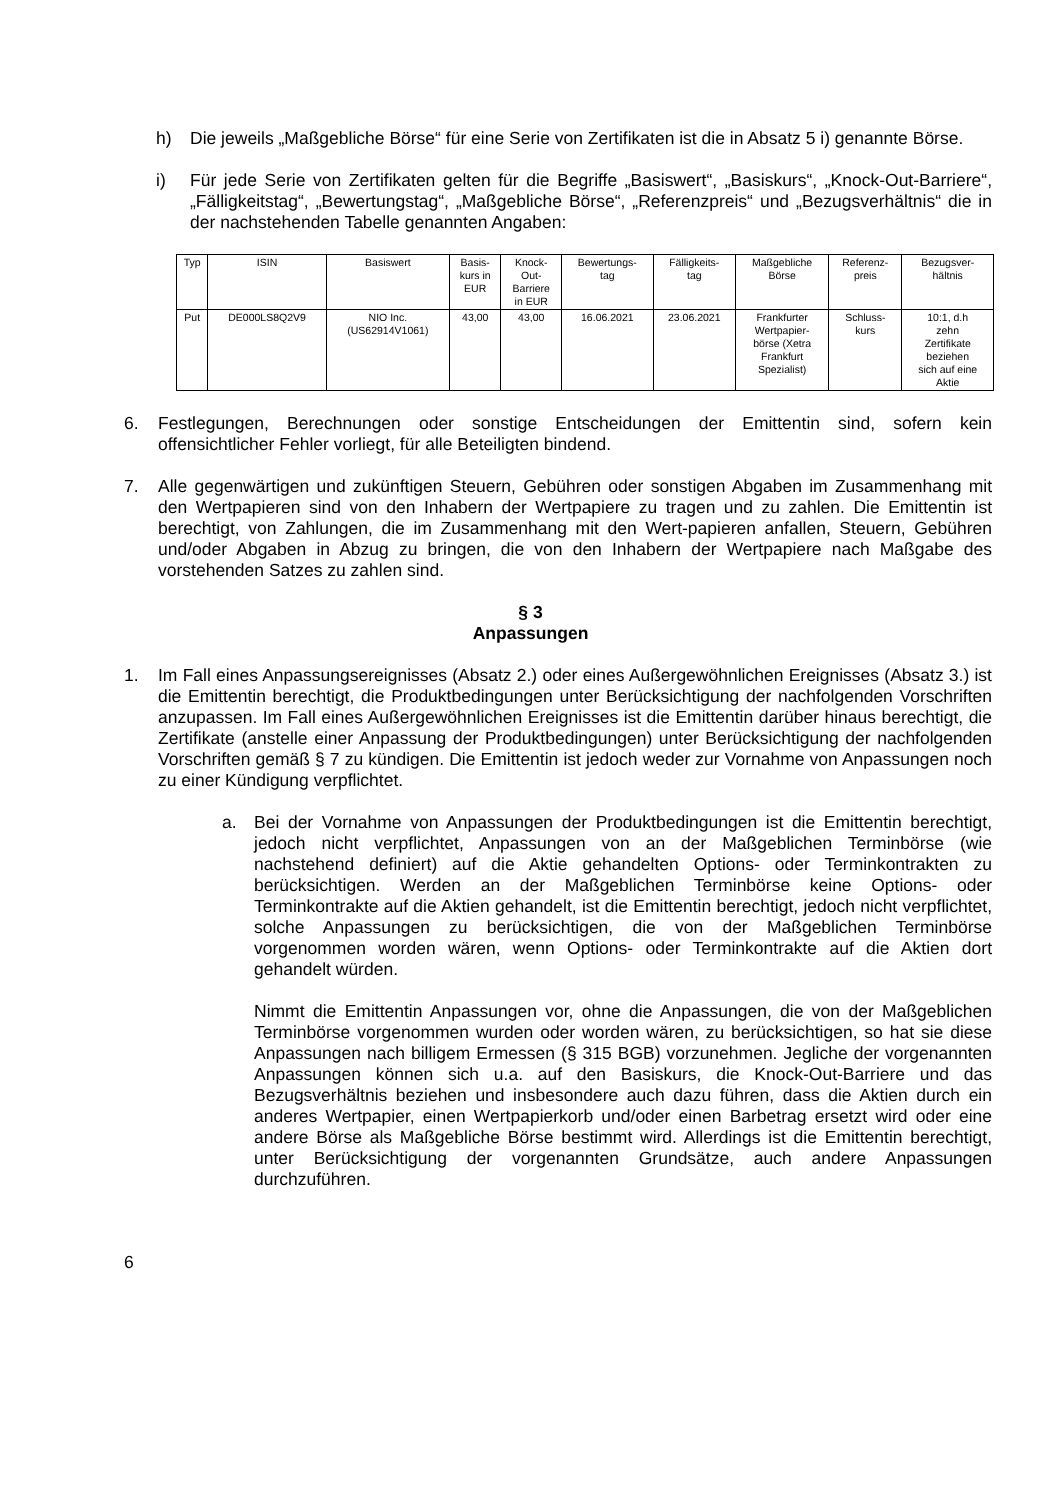h) Die jeweils „Maßgebliche Börse“ für eine Serie von Zertifikaten ist die in Absatz 5 i) genannte Börse.
i) Für jede Serie von Zertifikaten gelten für die Begriffe „Basiswert“, „Basiskurs“, „Knock-Out-Barriere“, „Fälligkeitstag“, „Bewertungstag“, „Maßgebliche Börse“, „Referenzpreis“ und „Bezugsverhältnis“ die in der nachstehenden Tabelle genannten Angaben:
| Typ | ISIN | Basiswert | Basis- kurs in EUR | Knock- Out- Barriere in EUR | Bewertungs- tag | Fälligkeits- tag | Maßgebliche Börse | Referenz- preis | Bezugsver- hältnis |
| --- | --- | --- | --- | --- | --- | --- | --- | --- | --- |
| Put | DE000LS8Q2V9 | NIO Inc. (US62914V1061) | 43,00 | 43,00 | 16.06.2021 | 23.06.2021 | Frankfurter Wertpapier- börse (Xetra Frankfurt Spezialist) | Schluss- kurs | 10:1, d.h zehn Zertifikate beziehen sich auf eine Aktie |
6. Festlegungen, Berechnungen oder sonstige Entscheidungen der Emittentin sind, sofern kein offensichtlicher Fehler vorliegt, für alle Beteiligten bindend.
7. Alle gegenwärtigen und zukünftigen Steuern, Gebühren oder sonstigen Abgaben im Zusammenhang mit den Wertpapieren sind von den Inhabern der Wertpapiere zu tragen und zu zahlen. Die Emittentin ist berechtigt, von Zahlungen, die im Zusammenhang mit den Wert-papieren anfallen, Steuern, Gebühren und/oder Abgaben in Abzug zu bringen, die von den Inhabern der Wertpapiere nach Maßgabe des vorstehenden Satzes zu zahlen sind.
§ 3
Anpassungen
1. Im Fall eines Anpassungsereignisses (Absatz 2.) oder eines Außergewöhnlichen Ereignisses (Absatz 3.) ist die Emittentin berechtigt, die Produktbedingungen unter Berücksichtigung der nachfolgenden Vorschriften anzupassen. Im Fall eines Außergewöhnlichen Ereignisses ist die Emittentin darüber hinaus berechtigt, die Zertifikate (anstelle einer Anpassung der Produktbedingungen) unter Berücksichtigung der nachfolgenden Vorschriften gemäß § 7 zu kündigen. Die Emittentin ist jedoch weder zur Vornahme von Anpassungen noch zu einer Kündigung verpflichtet.
a. Bei der Vornahme von Anpassungen der Produktbedingungen ist die Emittentin berechtigt, jedoch nicht verpflichtet, Anpassungen von an der Maßgeblichen Terminbörse (wie nachstehend definiert) auf die Aktie gehandelten Options- oder Terminkontrakten zu berücksichtigen. Werden an der Maßgeblichen Terminbörse keine Options- oder Terminkontrakte auf die Aktien gehandelt, ist die Emittentin berechtigt, jedoch nicht verpflichtet, solche Anpassungen zu berücksichtigen, die von der Maßgeblichen Terminbörse vorgenommen worden wären, wenn Options- oder Terminkontrakte auf die Aktien dort gehandelt würden.
Nimmt die Emittentin Anpassungen vor, ohne die Anpassungen, die von der Maßgeblichen Terminbörse vorgenommen wurden oder worden wären, zu berücksichtigen, so hat sie diese Anpassungen nach billigem Ermessen (§ 315 BGB) vorzunehmen. Jegliche der vorgenannten Anpassungen können sich u.a. auf den Basiskurs, die Knock-Out-Barriere und das Bezugsverhältnis beziehen und insbesondere auch dazu führen, dass die Aktien durch ein anderes Wertpapier, einen Wertpapierkorb und/oder einen Barbetrag ersetzt wird oder eine andere Börse als Maßgebliche Börse bestimmt wird. Allerdings ist die Emittentin berechtigt, unter Berücksichtigung der vorgenannten Grundsätze, auch andere Anpassungen durchzuführen.
6